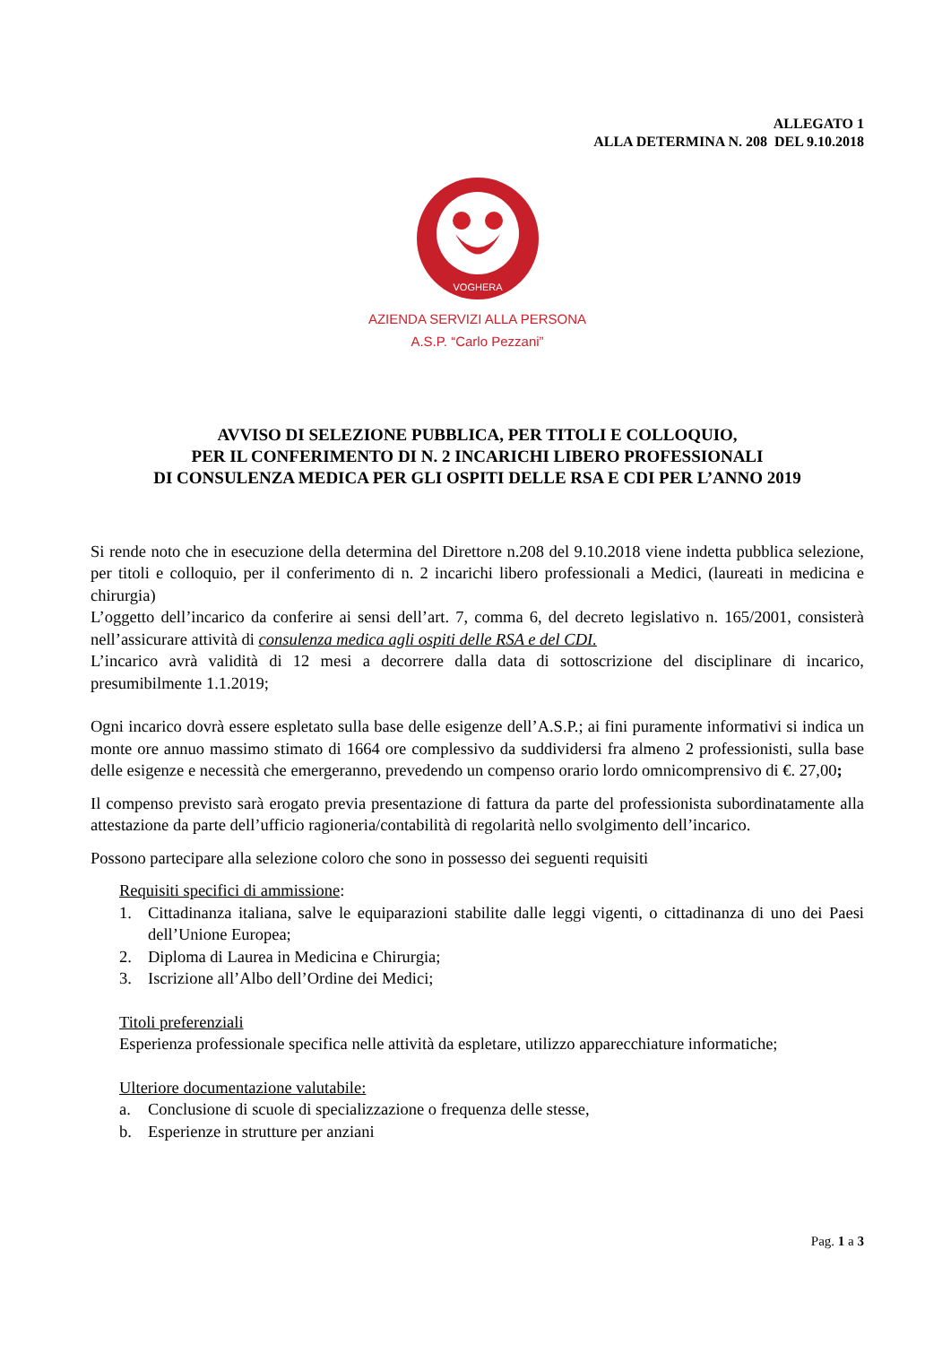ALLEGATO 1
ALLA DETERMINA N. 208 DEL 9.10.2018
VOGHERA
AZIENDA SERVIZI ALLA PERSONA
A.S.P. “Carlo Pezzani”
AVVISO DI SELEZIONE PUBBLICA, PER TITOLI E COLLOQUIO,
PER IL CONFERIMENTO DI N. 2 INCARICHI LIBERO PROFESSIONALI
DI CONSULENZA MEDICA PER GLI OSPITI DELLE RSA E CDI PER L’ANNO 2019
Si rende noto che in esecuzione della determina del Direttore n.208 del 9.10.2018 viene indetta pubblica selezione, per titoli e colloquio, per il conferimento di n. 2 incarichi libero professionali a Medici, (laureati in medicina e chirurgia)
L’oggetto dell’incarico da conferire ai sensi dell’art. 7, comma 6, del decreto legislativo n. 165/2001, consisterà nell’assicurare attività di consulenza medica agli ospiti delle RSA e del CDI.
L’incarico avrà validità di 12 mesi a decorrere dalla data di sottoscrizione del disciplinare di incarico, presumibilmente 1.1.2019;
Ogni incarico dovrà essere espletato sulla base delle esigenze dell’A.S.P.; ai fini puramente informativi si indica un monte ore annuo massimo stimato di 1664 ore complessivo da suddividersi fra almeno 2 professionisti, sulla base delle esigenze e necessità che emergeranno, prevedendo un compenso orario lordo omnicomprensivo di €. 27,00;
Il compenso previsto sarà erogato previa presentazione di fattura da parte del professionista subordinatamente alla attestazione da parte dell’ufficio ragioneria/contabilità di regolarità nello svolgimento dell’incarico.
Possono partecipare alla selezione coloro che sono in possesso dei seguenti requisiti
Requisiti specifici di ammissione:
1. Cittadinanza italiana, salve le equiparazioni stabilite dalle leggi vigenti, o cittadinanza di uno dei Paesi dell’Unione Europea;
2. Diploma di Laurea in Medicina e Chirurgia;
3. Iscrizione all’Albo dell’Ordine dei Medici;
Titoli preferenziali
Esperienza professionale specifica nelle attività da espletare, utilizzo apparecchiature informatiche;
Ulteriore documentazione valutabile:
a. Conclusione di scuole di specializzazione o frequenza delle stesse,
b. Esperienze in strutture per anziani
Pag. 1 a 3